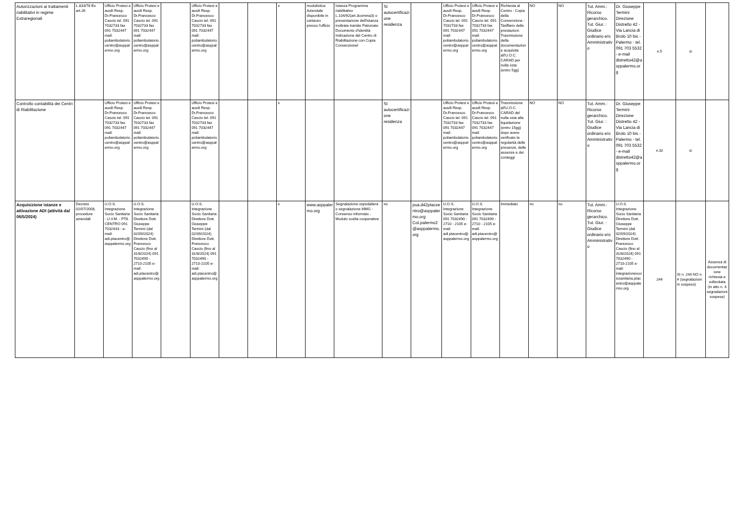| Autorizzazioni ai trattamenti riabilitativi in regime Extraregionali | L.833/78 Ex art.26 | Ufficio Protesi e ausili Resp. Dr.Francesco Cascio tel. 091 7032733 fax 091 7032447 mail: poliambulatorio.centro@asppalermo.org | Ufficio Protesi e ausili Resp. Dr.Francesco Cascio tel. 091 7032733 fax 091 7032447 mail: poliambulatorio.centro@asppalermo.org | | Ufficio Protesi e ausili Resp. Dr.Francesco Cascio tel. 091 7032733 fax 091 7032447 mail: poliambulatorio.centro@asppalermo.org | | | x | modulistica Aziendale disponibile in cartaceo presso l'ufficio | Istanza Programma riabilitativo L.104/92(art.3comma3) o presentazione dell'istanza inoltrata tramite Patronato Documento d'identità Indicazione del Centro di Riabilitazione con Copia Convenzionel | SI autocertificazione residenza | | Ufficio Protesi e ausili Resp. Dr.Francesco Cascio tel. 091 7032733 fax 091 7032447 mail: poliambulatorio.centro@asppalermo.org | Ufficio Protesi e ausili Resp. Dr.Francesco Cascio tel. 091 7032733 fax 091 7032447 mail: poliambulatorio.centro@asppalermo.org | Richiesta al Centro : Copia della Convenzione -Tariffario delle prestazioni. Trasmissione della documentazione acquisita all'U.O.C. CARAD per nulla osta (entro 5gg) | NO | NO | Tut. Amm.: Ricorso gerarchico. Tut. Giur. : Giudice ordinario e/o Amministrativo | Dr. Giuseppe Termini Direzione Distretto 42 - Via Lancia di Brolo 10 bis - Palermo - tel. 091 703 5532 - e-mail distretto42@asppalermo.org | n.5 | si | |
| Controllo contabilità dei Centri di Riabilitazione | | Ufficio Protesi e ausili Resp. Dr.Francesco Cascio tel. 091 7032733 fax 091 7032447 mail: poliambulatorio.centro@asppalermo.org | Ufficio Protesi e ausili Resp. Dr.Francesco Cascio tel. 091 7032733 fax 091 7032447 mail: poliambulatorio.centro@asppalermo.org | | Ufficio Protesi e ausili Resp. Dr.Francesco Cascio tel. 091 7032733 fax 091 7032447 mail: poliambulatorio.centro@asppalermo.org | | | x | | | SI autocertificazione residenza | | Ufficio Protesi e ausili Resp. Dr.Francesco Cascio tel. 091 7032733 fax 091 7032447 mail: poliambulatorio.centro@asppalermo.org | Ufficio Protesi e ausili Resp. Dr.Francesco Cascio tel. 091 7032733 fax 091 7032447 mail: poliambulatorio.centro@asppalermo.org | Trasmissione all'U.O.C. CARAD del nulla osta alla liquidazione (entro 15gg) dopo avere verificato la regolarità delle presenze, delle assenze e dei conteggi | NO | NO | Tut. Amm.: Ricorso gerarchico. Tut. Giur. : Giudice ordinario e/o Amministrativo | Dr. Giuseppe Termini Direzione Distretto 42 - Via Lancia di Brolo 10 bis - Palermo - tel. 091 703 5532 - e-mail distretto42@asppalermo.org | n.32 | si | |
| Acquisizione istanze e attivazione ADI (attività dal 06/5/2024) | Decreto 02/07/2008, procedure aziendali | U.O.S. Integrazione Socio Sanitaria - U.V.M. - PTA CENTRO 091 7032443 - e-mail: adi.ptacentro@asppalermo.org | U.O.S. Integrazione Socio Sanitaria Direttore Dott. Giuseppe Termini (dal 02/09/2024) Direttore Dott. Francesco Cascio (fino al 31/8/2024) 091 7032490 - 2710-2105 e-mail: adi.ptacentro@asppalermo.org | | U.O.S. Integrazione Socio Sanitaria Direttore Dott. Giuseppe Termini (dal 02/09/2024) Direttore Dott. Francesco Cascio (fino al 31/8/2024) 091 7032490 - 2710-2105 e-mail: adi.ptacentro@asppalermo.org | | | x | www.asppalermo.org | Segnalazione ospedaliera o segnalazione MMG - Consenso informato - Modulo scelta cooperativa | no | pua.d42ptacxentro@asppalermo.org Cot.palermo2@asppalermo.org | U.O.S. Integrazione Socio Sanitaria 091 7032490 - 2710 - 2105 e-mail: adi.ptacentro@asppalermo.org | U.O.S. Integrazione Socio Sanitaria 091 7032490 - 2710 - 2105 e-mail: adi.ptacentro@asppalermo.org | immediato | no | no | Tut. Amm.: Ricorso gerarchico. Tut. Giur. : Giudice ordinario e/o Amministrativo | U.O.S. Integrazione Socio Sanitaria Direttore Dott. Giuseppe Termini (dal 02/09/2024) Direttore Dott. Francesco Cascio (fino al 31/8/2024) 091 7032490 - 2710-2105 e-mail: integrazionesociosanitaria.ptacentro@asppalermo.org | 244 | SI n. 244 NO n. 4 (segnalazioni in sospeso) | Assenza di documentazione richiesta e sollecitata (in atto n. 4 segnalazioni sospese) |